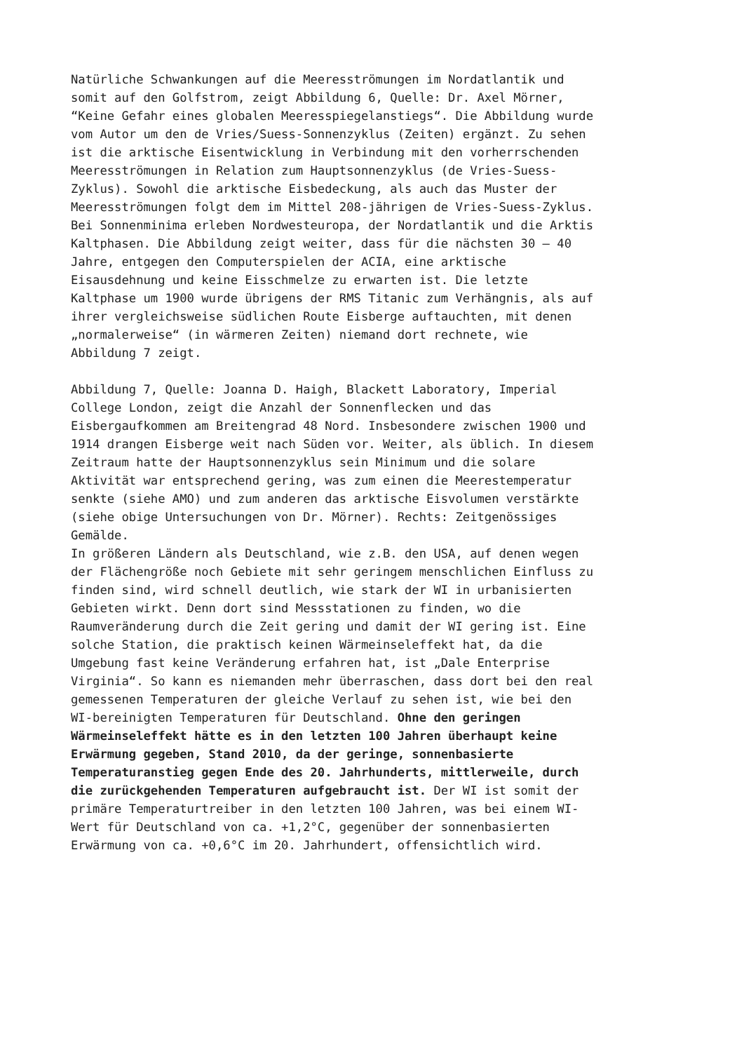Natürliche Schwankungen auf die Meeresströmungen im Nordatlantik und somit auf den Golfstrom, zeigt Abbildung 6, Quelle: Dr. Axel Mörner, “Keine Gefahr eines globalen Meeresspiegelanstiegs“. Die Abbildung wurde vom Autor um den de Vries/Suess-Sonnenzyklus (Zeiten) ergänzt. Zu sehen ist die arktische Eisentwicklung in Verbindung mit den vorherrschenden Meeresströmungen in Relation zum Hauptsonnenzyklus (de Vries-Suess- Zyklus). Sowohl die arktische Eisbedeckung, als auch das Muster der Meeresströmungen folgt dem im Mittel 208-jährigen de Vries-Suess-Zyklus. Bei Sonnenminima erleben Nordwesteuropa, der Nordatlantik und die Arktis Kaltphasen. Die Abbildung zeigt weiter, dass für die nächsten 30 – 40 Jahre, entgegen den Computerspielen der ACIA, eine arktische Eisausdehnung und keine Eisschmelze zu erwarten ist. Die letzte Kaltphase um 1900 wurde übrigens der RMS Titanic zum Verhängnis, als auf ihrer vergleichsweise südlichen Route Eisberge auftauchten, mit denen „normalerweise“ (in wärmeren Zeiten) niemand dort rechnete, wie Abbildung 7 zeigt.
Abbildung 7, Quelle: Joanna D. Haigh, Blackett Laboratory, Imperial College London, zeigt die Anzahl der Sonnenflecken und das Eisbergaufkommen am Breitengrad 48 Nord. Insbesondere zwischen 1900 und 1914 drangen Eisberge weit nach Süden vor. Weiter, als üblich. In diesem Zeitraum hatte der Hauptsonnenzyklus sein Minimum und die solare Aktivität war entsprechend gering, was zum einen die Meerestemperatur senkte (siehe AMO) und zum anderen das arktische Eisvolumen verstärkte (siehe obige Untersuchungen von Dr. Mörner). Rechts: Zeitgenössiges Gemälde.
In größeren Ländern als Deutschland, wie z.B. den USA, auf denen wegen der Flächengröße noch Gebiete mit sehr geringem menschlichen Einfluss zu finden sind, wird schnell deutlich, wie stark der WI in urbanisierten Gebieten wirkt. Denn dort sind Messstationen zu finden, wo die Raumveränderung durch die Zeit gering und damit der WI gering ist. Eine solche Station, die praktisch keinen Wärmeinseleffekt hat, da die Umgebung fast keine Veränderung erfahren hat, ist „Dale Enterprise Virginia“. So kann es niemanden mehr überraschen, dass dort bei den real gemessenen Temperaturen der gleiche Verlauf zu sehen ist, wie bei den WI-bereinigten Temperaturen für Deutschland. Ohne den geringen Wärmeinseleffekt hätte es in den letzten 100 Jahren überhaupt keine Erwärmung gegeben, Stand 2010, da der geringe, sonnenbasierte Temperaturanstieg gegen Ende des 20. Jahrhunderts, mittlerweile, durch die zurückgehenden Temperaturen aufgebraucht ist. Der WI ist somit der primäre Temperaturtreiber in den letzten 100 Jahren, was bei einem WI- Wert für Deutschland von ca. +1,2°C, gegenüber der sonnenbasierten Erwärmung von ca. +0,6°C im 20. Jahrhundert, offensichtlich wird.